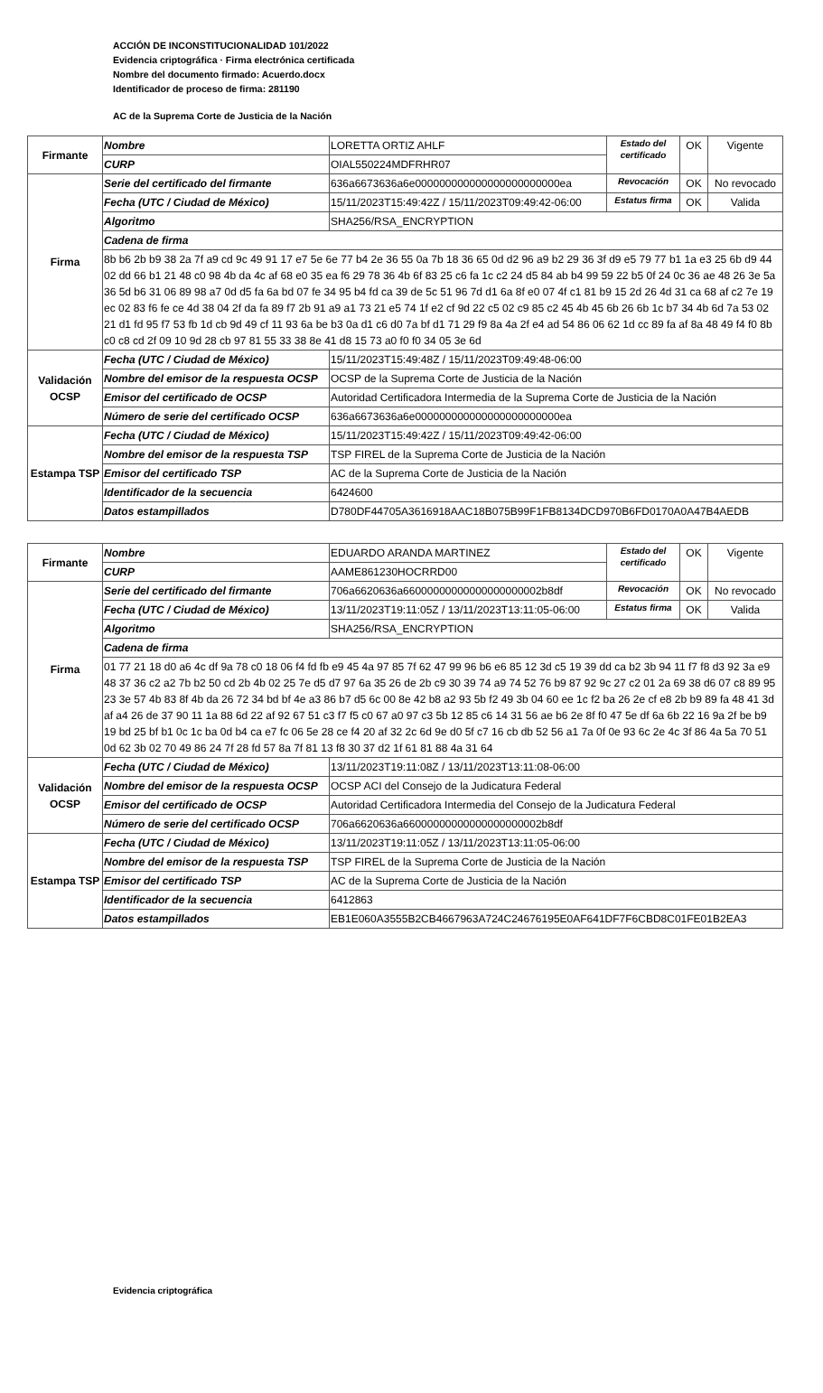ACCIÓN DE INCONSTITUCIONALIDAD 101/2022
Evidencia criptográfica · Firma electrónica certificada
Nombre del documento firmado: Acuerdo.docx
Identificador de proceso de firma: 281190
AC de la Suprema Corte de Justicia de la Nación
| Firmante | Nombre | LORETTA ORTIZ AHLF | Estado del certificado | OK | Vigente |
| | CURP | OIAL550224MDFRHR07 | | | |
| Firma | Serie del certificado del firmante | 636a6673636a6e000000000000000000000000ea | Revocación | OK | No revocado |
| | Fecha (UTC / Ciudad de México) | 15/11/2023T15:49:42Z / 15/11/2023T09:49:42-06:00 | Estatus firma | OK | Valida |
| | Algoritmo | SHA256/RSA_ENCRYPTION | | | |
| | Cadena de firma | | | | |
| | 8b b6 2b b9 38 2a 7f a9 cd 9c 49 91 17 e7 5e 6e 77 b4 2e 36 55 0a 7b 18 36 65 0d d2 96 a9 b2 29 36 3f d9 e5 79 77 b1 1a e3 25 6b d9 44 02 dd 66 b1 21 48 c0 98 4b da 4c af 68 e0 35 ea f6 29 78 36 4b 6f 83 25 c6 fa 1c c2 24 d5 84 ab b4 99 59 22 b5 0f 24 0c 36 ae 48 26 3e 5a 36 5d b6 31 06 89 98 a7 0d d5 fa 6a bd 07 fe 34 95 b4 fd ca 39 de 5c 51 96 7d d1 6a 8f e0 07 4f c1 81 b9 15 2d 26 4d 31 ca 68 af c2 7e 19 ec 02 83 f6 fe ce 4d 38 04 2f da fa 89 f7 2b 91 a9 a1 73 21 e5 74 1f e2 cf 9d 22 c5 02 c9 85 c2 45 4b 45 6b 26 6b 1c b7 34 4b 6d 7a 53 02 21 d1 fd 95 f7 53 fb 1d cb 9d 49 cf 11 93 6a be b3 0a d1 c6 d0 7a bf d1 71 29 f9 8a 4a 2f e4 ad 54 86 06 62 1d cc 89 fa af 8a 48 49 f4 f0 8b c0 c8 cd 2f 09 10 9d 28 cb 97 81 55 33 38 8e 41 d8 15 73 a0 f0 f0 34 05 3e 6d | | | | |
| Validación OCSP | Fecha (UTC / Ciudad de México) | 15/11/2023T15:49:48Z / 15/11/2023T09:49:48-06:00 | | | |
| | Nombre del emisor de la respuesta OCSP | OCSP de la Suprema Corte de Justicia de la Nación | | | |
| | Emisor del certificado de OCSP | Autoridad Certificadora Intermedia de la Suprema Corte de Justicia de la Nación | | | |
| | Número de serie del certificado OCSP | 636a6673636a6e000000000000000000000000ea | | | |
| Estampa TSP | Fecha (UTC / Ciudad de México) | 15/11/2023T15:49:42Z / 15/11/2023T09:49:42-06:00 | | | |
| | Nombre del emisor de la respuesta TSP | TSP FIREL de la Suprema Corte de Justicia de la Nación | | | |
| | Emisor del certificado TSP | AC de la Suprema Corte de Justicia de la Nación | | | |
| | Identificador de la secuencia | 6424600 | | | |
| | Datos estampillados | D780DF44705A3616918AAC18B075B99F1FB8134DCD970B6FD0170A0A47B4AEDB | | | |
| Firmante | Nombre | EDUARDO ARANDA MARTINEZ | Estado del certificado | OK | Vigente |
| | CURP | AAME861230HOCRRD00 | | | |
| Firma | Serie del certificado del firmante | 706a6620636a66000000000000000000002b8df | Revocación | OK | No revocado |
| | Fecha (UTC / Ciudad de México) | 13/11/2023T19:11:05Z / 13/11/2023T13:11:05-06:00 | Estatus firma | OK | Valida |
| | Algoritmo | SHA256/RSA_ENCRYPTION | | | |
| | Cadena de firma | | | | |
| | 01 77 21 18 d0 a6 4c df 9a 78 c0 18 06 f4 fd fb e9 45 4a 97 85 7f 62 47 99 96 b6 e6 85 12 3d c5 19 39 dd ca b2 3b 94 11 f7 f8 d3 92 3a e9 48 37 36 c2 a2 7b b2 50 cd 2b 4b 02 25 7e d5 d7 97 6a 35 26 de 2b c9 30 39 74 a9 74 52 76 b9 87 92 9c 27 c2 01 2a 69 38 d6 07 c8 89 95 23 3e 57 4b 83 8f 4b da 26 72 34 bd bf 4e a3 86 b7 d5 6c 00 8e 42 b8 a2 93 5b f2 49 3b 04 60 ee 1c f2 ba 26 2e cf e8 2b b9 89 fa 48 41 3d af a4 26 de 37 90 11 1a 88 6d 22 af 92 67 51 c3 f7 f5 c0 67 a0 97 c3 5b 12 85 c6 14 31 56 ae b6 2e 8f f0 47 5e df 6a 6b 22 16 9a 2f be b9 19 bd 25 bf b1 0c 1c ba 0d b4 ca e7 fc 06 5e 28 ce f4 20 af 32 2c 6d 9e d0 5f c7 16 cb db 52 56 a1 7a 0f 0e 93 6c 2e 4c 3f 86 4a 5a 70 51 0d 62 3b 02 70 49 86 24 7f 28 fd 57 8a 7f 81 13 f8 30 37 d2 1f 61 81 88 4a 31 64 | | | | |
| Validación OCSP | Fecha (UTC / Ciudad de México) | 13/11/2023T19:11:08Z / 13/11/2023T13:11:08-06:00 | | | |
| | Nombre del emisor de la respuesta OCSP | OCSP ACI del Consejo de la Judicatura Federal | | | |
| | Emisor del certificado de OCSP | Autoridad Certificadora Intermedia del Consejo de la Judicatura Federal | | | |
| | Número de serie del certificado OCSP | 706a6620636a66000000000000000000002b8df | | | |
| Estampa TSP | Fecha (UTC / Ciudad de México) | 13/11/2023T19:11:05Z / 13/11/2023T13:11:05-06:00 | | | |
| | Nombre del emisor de la respuesta TSP | TSP FIREL de la Suprema Corte de Justicia de la Nación | | | |
| | Emisor del certificado TSP | AC de la Suprema Corte de Justicia de la Nación | | | |
| | Identificador de la secuencia | 6412863 | | | |
| | Datos estampillados | EB1E060A3555B2CB4667963A724C24676195E0AF641DF7F6CBD8C01FE01B2EA3 | | | |
Evidencia criptográfica